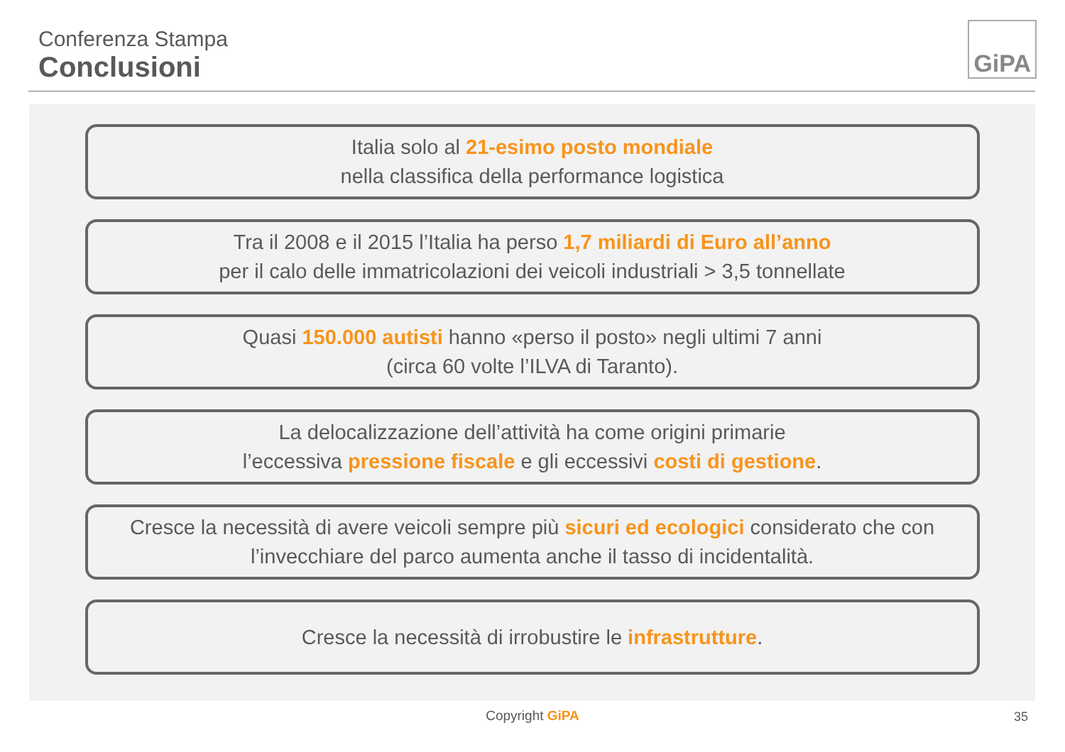Conferenza Stampa
Conclusioni
GiPA
Italia solo al 21-esimo posto mondiale
nella classifica della performance logistica
Tra il 2008 e il 2015 l’Italia ha perso 1,7 miliardi di Euro all’anno
per il calo delle immatricolazioni dei veicoli industriali > 3,5 tonnellate
Quasi 150.000 autisti hanno «perso il posto» negli ultimi 7 anni
(circa 60 volte l’ILVA di Taranto).
La delocalizzazione dell’attività ha come origini primarie
l’eccessiva pressione fiscale e gli eccessivi costi di gestione.
Cresce la necessità di avere veicoli sempre più sicuri ed ecologici considerato che con
l’invecchiare del parco aumenta anche il tasso di incidentalità.
Cresce la necessità di irrobustire le infrastrutture.
Copyright GiPA 35